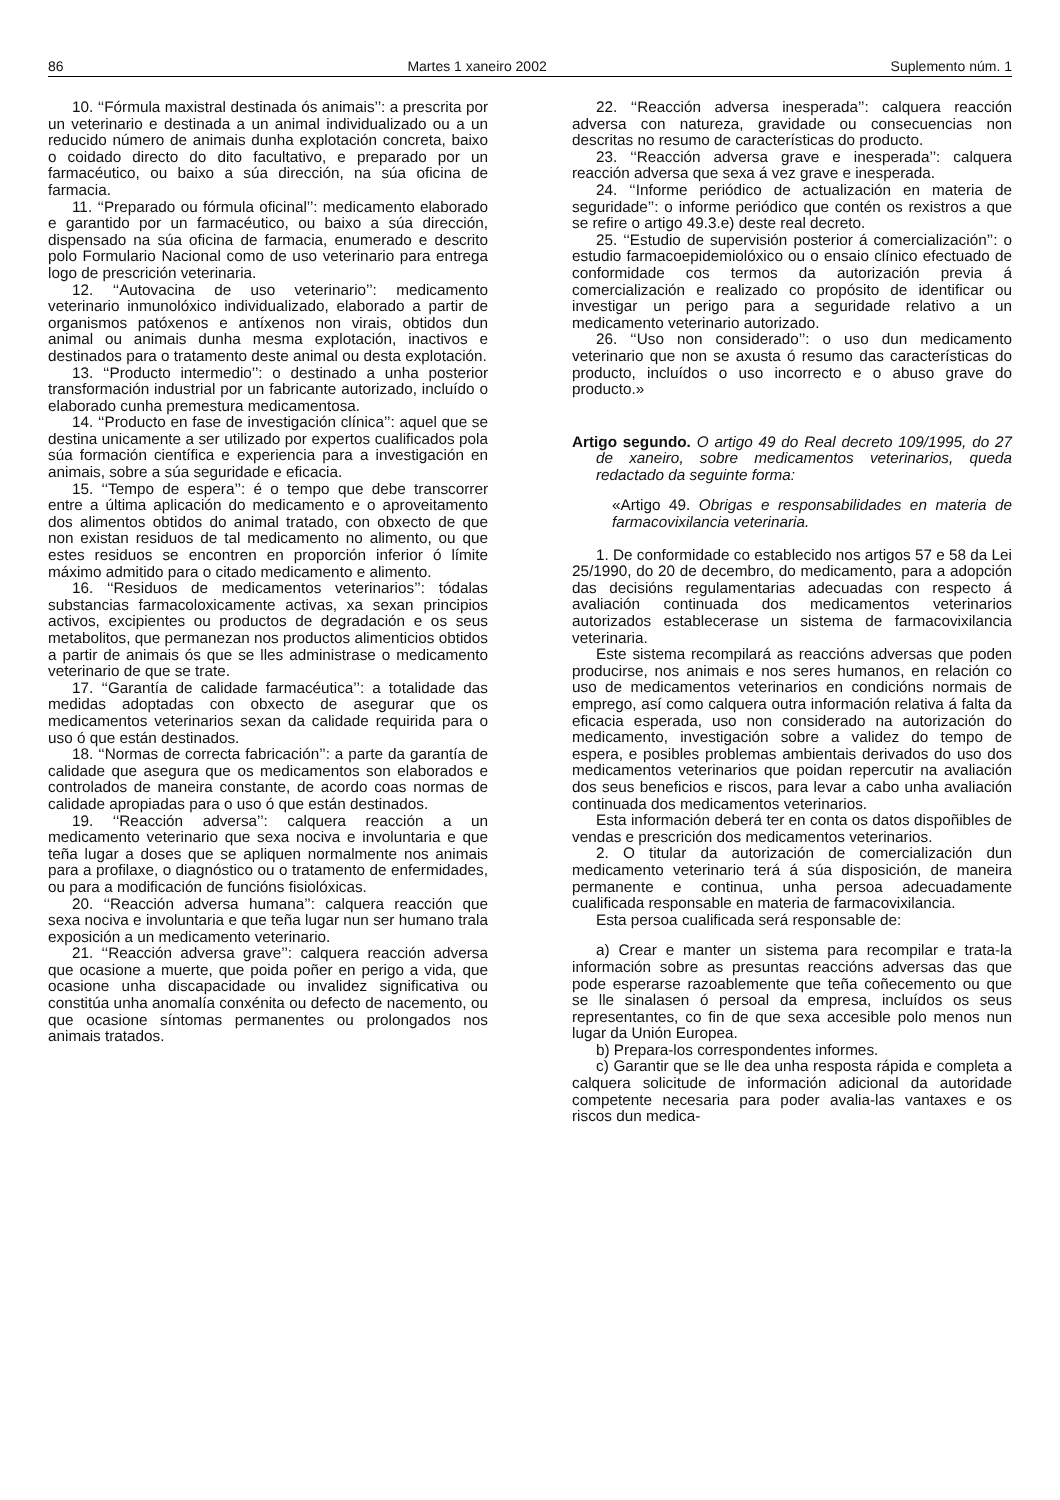86 Martes 1 xaneiro 2002 Suplemento núm. 1
10. ‘‘Fórmula maxistral destinada ós animais’’: a prescrita por un veterinario e destinada a un animal individualizado ou a un reducido número de animais dunha explotación concreta, baixo o coidado directo do dito facultativo, e preparado por un farmacéutico, ou baixo a súa dirección, na súa oficina de farmacia.
11. ‘‘Preparado ou fórmula oficinal’’: medicamento elaborado e garantido por un farmacéutico, ou baixo a súa dirección, dispensado na súa oficina de farmacia, enumerado e descrito polo Formulario Nacional como de uso veterinario para entrega logo de prescrición veterinaria.
12. ‘‘Autovacina de uso veterinario’’: medicamento veterinario inmunolóxico individualizado, elaborado a partir de organismos patóxenos e antíxenos non virais, obtidos dun animal ou animais dunha mesma explotación, inactivos e destinados para o tratamento deste animal ou desta explotación.
13. ‘‘Producto intermedio’’: o destinado a unha posterior transformación industrial por un fabricante autorizado, incluído o elaborado cunha premestura medicamentosa.
14. ‘‘Producto en fase de investigación clínica’’: aquel que se destina unicamente a ser utilizado por expertos cualificados pola súa formación científica e experiencia para a investigación en animais, sobre a súa seguridade e eficacia.
15. ‘‘Tempo de espera’’: é o tempo que debe transcorrer entre a última aplicación do medicamento e o aproveitamento dos alimentos obtidos do animal tratado, con obxecto de que non existan residuos de tal medicamento no alimento, ou que estes residuos se encontren en proporción inferior ó límite máximo admitido para o citado medicamento e alimento.
16. ‘‘Residuos de medicamentos veterinarios’’: tódalas substancias farmacoloxicamente activas, xa sexan principios activos, excipientes ou productos de degradación e os seus metabolitos, que permanezan nos productos alimenticios obtidos a partir de animais ós que se lles administrase o medicamento veterinario de que se trate.
17. ‘‘Garantía de calidade farmacéutica’’: a totalidade das medidas adoptadas con obxecto de asegurar que os medicamentos veterinarios sexan da calidade requirida para o uso ó que están destinados.
18. ‘‘Normas de correcta fabricación’’: a parte da garantía de calidade que asegura que os medicamentos son elaborados e controlados de maneira constante, de acordo coas normas de calidade apropiadas para o uso ó que están destinados.
19. ‘‘Reacción adversa’’: calquera reacción a un medicamento veterinario que sexa nociva e involuntaria e que teña lugar a doses que se apliquen normalmente nos animais para a profilaxe, o diagnóstico ou o tratamento de enfermidades, ou para a modificación de funcións fisiolóxicas.
20. ‘‘Reacción adversa humana’’: calquera reacción que sexa nociva e involuntaria e que teña lugar nun ser humano trala exposición a un medicamento veterinario.
21. ‘‘Reacción adversa grave’’: calquera reacción adversa que ocasione a muerte, que poida poñer en perigo a vida, que ocasione unha discapacidade ou invalidez significativa ou constitúa unha anomalía conxénita ou defecto de nacemento, ou que ocasione síntomas permanentes ou prolongados nos animais tratados.
22. ‘‘Reacción adversa inesperada’’: calquera reacción adversa con natureza, gravidade ou consecuencias non descritas no resumo de características do producto.
23. ‘‘Reacción adversa grave e inesperada’’: calquera reacción adversa que sexa á vez grave e inesperada.
24. ‘‘Informe periódico de actualización en materia de seguridade’’: o informe periódico que contén os rexistros a que se refire o artigo 49.3.e) deste real decreto.
25. ‘‘Estudio de supervisión posterior á comercialización’’: o estudio farmacoepidemiolóxico ou o ensaio clínico efectuado de conformidade cos termos da autorización previa á comercialización e realizado co propósito de identificar ou investigar un perigo para a seguridade relativo a un medicamento veterinario autorizado.
26. ‘‘Uso non considerado’’: o uso dun medicamento veterinario que non se axusta ó resumo das características do producto, incluídos o uso incorrecto e o abuso grave do producto.»
Artigo segundo. O artigo 49 do Real decreto 109/1995, do 27 de xaneiro, sobre medicamentos veterinarios, queda redactado da seguinte forma:
«Artigo 49. Obrigas e responsabilidades en materia de farmacovixilancia veterinaria.
1. De conformidade co establecido nos artigos 57 e 58 da Lei 25/1990, do 20 de decembro, do medicamento, para a adopción das decisións regulamentarias adecuadas con respecto á avaliación continuada dos medicamentos veterinarios autorizados establecerase un sistema de farmacovixilancia veterinaria.
Este sistema recompilará as reaccións adversas que poden producirse, nos animais e nos seres humanos, en relación co uso de medicamentos veterinarios en condicións normais de emprego, así como calquera outra información relativa á falta da eficacia esperada, uso non considerado na autorización do medicamento, investigación sobre a validez do tempo de espera, e posibles problemas ambientais derivados do uso dos medicamentos veterinarios que poidan repercutir na avaliación dos seus beneficios e riscos, para levar a cabo unha avaliación continuada dos medicamentos veterinarios.
Esta información deberá ter en conta os datos dispoñibles de vendas e prescrición dos medicamentos veterinarios.
2. O titular da autorización de comercialización dun medicamento veterinario terá á súa disposición, de maneira permanente e continua, unha persoa adecuadamente cualificada responsable en materia de farmacovixilancia.
Esta persoa cualificada será responsable de:
a) Crear e manter un sistema para recompilar e trata-la información sobre as presuntas reaccións adversas das que pode esperarse razoablemente que teña coñecemento ou que se lle sinalasen ó persoal da empresa, incluídos os seus representantes, co fin de que sexa accesible polo menos nun lugar da Unión Europea.
b) Prepara-los correspondentes informes.
c) Garantir que se lle dea unha resposta rápida e completa a calquera solicitude de información adicional da autoridade competente necesaria para poder avalia-las vantaxes e os riscos dun medica-